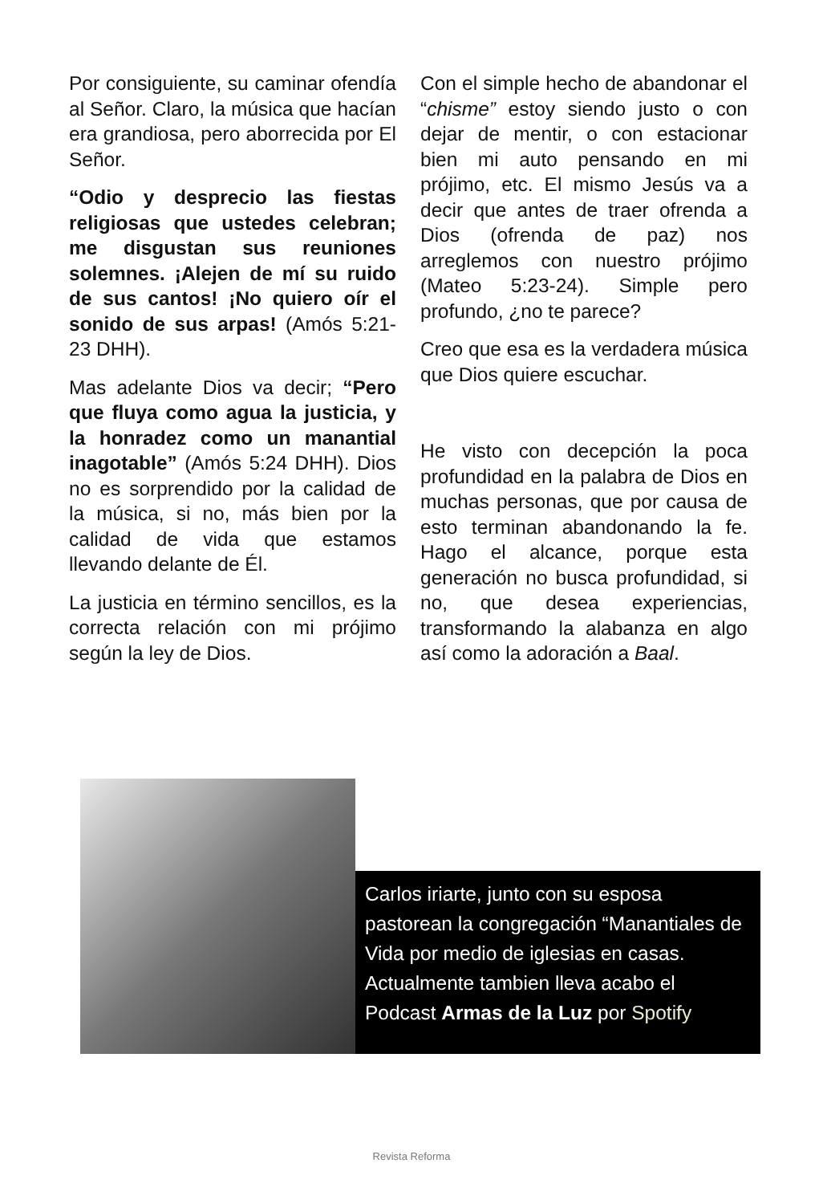Por consiguiente, su caminar ofendía al Señor. Claro, la música que hacían era grandiosa, pero aborrecida por El Señor.
“Odio y desprecio las fiestas religiosas que ustedes celebran; me disgustan sus reuniones solemnes. ¡Alejen de mí su ruido de sus cantos! ¡No quiero oír el sonido de sus arpas! (Amós 5:21-23 DHH).
Mas adelante Dios va decir; “Pero que fluya como agua la justicia, y la honradez como un manantial inagotable” (Amós 5:24 DHH). Dios no es sorprendido por la calidad de la música, si no, más bien por la calidad de vida que estamos llevando delante de Él.
La justicia en término sencillos, es la correcta relación con mi prójimo según la ley de Dios.
Con el simple hecho de abandonar el “chisme” estoy siendo justo o con dejar de mentir, o con estacionar bien mi auto pensando en mi prójimo, etc. El mismo Jesús va a decir que antes de traer ofrenda a Dios (ofrenda de paz) nos arreglemos con nuestro prójimo (Mateo 5:23-24). Simple pero profundo, ¿no te parece?
Creo que esa es la verdadera música que Dios quiere escuchar.
He visto con decepción la poca profundidad en la palabra de Dios en muchas personas, que por causa de esto terminan abandonando la fe. Hago el alcance, porque esta generación no busca profundidad, si no, que desea experiencias, transformando la alabanza en algo así como la adoración a Baal.
Carlos iriarte, junto con su esposa pastorean la congregación “Manantiales de Vida por medio de iglesias en casas. Actualmente tambien lleva acabo el Podcast Armas de la Luz por Spotify
Revista Reforma